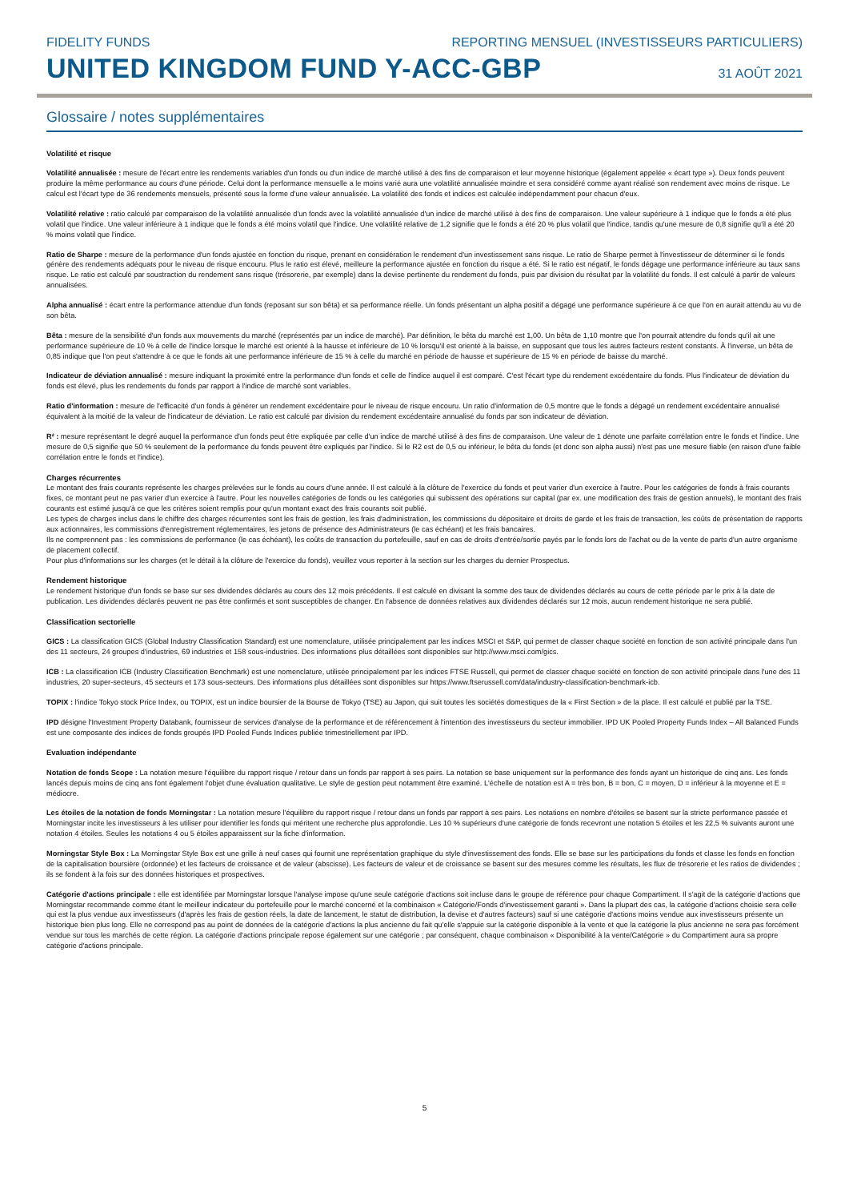FIDELITY FUNDS REPORTING MENSUEL (INVESTISSEURS PARTICULIERS)
UNITED KINGDOM FUND Y-ACC-GBP
31 AOÛT 2021
Glossaire / notes supplémentaires
Volatilité et risque
Volatilité annualisée : mesure de l'écart entre les rendements variables d'un fonds ou d'un indice de marché utilisé à des fins de comparaison et leur moyenne historique (également appelée « écart type »). Deux fonds peuvent produire la même performance au cours d'une période. Celui dont la performance mensuelle a le moins varié aura une volatilité annualisée moindre et sera considéré comme ayant réalisé son rendement avec moins de risque. Le calcul est l'écart type de 36 rendements mensuels, présenté sous la forme d'une valeur annualisée. La volatilité des fonds et indices est calculée indépendamment pour chacun d'eux.
Volatilité relative : ratio calculé par comparaison de la volatilité annualisée d'un fonds avec la volatilité annualisée d'un indice de marché utilisé à des fins de comparaison. Une valeur supérieure à 1 indique que le fonds a été plus volatil que l'indice. Une valeur inférieure à 1 indique que le fonds a été moins volatil que l'indice. Une volatilité relative de 1,2 signifie que le fonds a été 20 % plus volatil que l'indice, tandis qu'une mesure de 0,8 signifie qu'il a été 20 % moins volatil que l'indice.
Ratio de Sharpe : mesure de la performance d'un fonds ajustée en fonction du risque, prenant en considération le rendement d'un investissement sans risque. Le ratio de Sharpe permet à l'investisseur de déterminer si le fonds génère des rendements adéquats pour le niveau de risque encouru. Plus le ratio est élevé, meilleure la performance ajustée en fonction du risque a été. Si le ratio est négatif, le fonds dégage une performance inférieure au taux sans risque. Le ratio est calculé par soustraction du rendement sans risque (trésorerie, par exemple) dans la devise pertinente du rendement du fonds, puis par division du résultat par la volatilité du fonds. Il est calculé à partir de valeurs annualisées.
Alpha annualisé : écart entre la performance attendue d'un fonds (reposant sur son bêta) et sa performance réelle. Un fonds présentant un alpha positif a dégagé une performance supérieure à ce que l'on en aurait attendu au vu de son bêta.
Bêta : mesure de la sensibilité d'un fonds aux mouvements du marché (représentés par un indice de marché). Par définition, le bêta du marché est 1,00. Un bêta de 1,10 montre que l'on pourrait attendre du fonds qu'il ait une performance supérieure de 10 % à celle de l'indice lorsque le marché est orienté à la hausse et inférieure de 10 % lorsqu'il est orienté à la baisse, en supposant que tous les autres facteurs restent constants. À l'inverse, un bêta de 0,85 indique que l'on peut s'attendre à ce que le fonds ait une performance inférieure de 15 % à celle du marché en période de hausse et supérieure de 15 % en période de baisse du marché.
Indicateur de déviation annualisé : mesure indiquant la proximité entre la performance d'un fonds et celle de l'indice auquel il est comparé. C'est l'écart type du rendement excédentaire du fonds. Plus l'indicateur de déviation du fonds est élevé, plus les rendements du fonds par rapport à l'indice de marché sont variables.
Ratio d'information : mesure de l'efficacité d'un fonds à générer un rendement excédentaire pour le niveau de risque encouru. Un ratio d'information de 0,5 montre que le fonds a dégagé un rendement excédentaire annualisé équivalent à la moitié de la valeur de l'indicateur de déviation. Le ratio est calculé par division du rendement excédentaire annualisé du fonds par son indicateur de déviation.
R² : mesure représentant le degré auquel la performance d'un fonds peut être expliquée par celle d'un indice de marché utilisé à des fins de comparaison. Une valeur de 1 dénote une parfaite corrélation entre le fonds et l'indice. Une mesure de 0,5 signifie que 50 % seulement de la performance du fonds peuvent être expliqués par l'indice. Si le R2 est de 0,5 ou inférieur, le bêta du fonds (et donc son alpha aussi) n'est pas une mesure fiable (en raison d'une faible corrélation entre le fonds et l'indice).
Charges récurrentes
Le montant des frais courants représente les charges prélevées sur le fonds au cours d'une année. Il est calculé à la clôture de l'exercice du fonds et peut varier d'un exercice à l'autre. Pour les catégories de fonds à frais courants fixes, ce montant peut ne pas varier d'un exercice à l'autre. Pour les nouvelles catégories de fonds ou les catégories qui subissent des opérations sur capital (par ex. une modification des frais de gestion annuels), le montant des frais courants est estimé jusqu'à ce que les critères soient remplis pour qu'un montant exact des frais courants soit publié.
Les types de charges inclus dans le chiffre des charges récurrentes sont les frais de gestion, les frais d'administration, les commissions du dépositaire et droits de garde et les frais de transaction, les coûts de présentation de rapports aux actionnaires, les commissions d'enregistrement réglementaires, les jetons de présence des Administrateurs (le cas échéant) et les frais bancaires.
Ils ne comprennent pas : les commissions de performance (le cas échéant), les coûts de transaction du portefeuille, sauf en cas de droits d'entrée/sortie payés par le fonds lors de l'achat ou de la vente de parts d'un autre organisme de placement collectif.
Pour plus d'informations sur les charges (et le détail à la clôture de l'exercice du fonds), veuillez vous reporter à la section sur les charges du dernier Prospectus.
Rendement historique
Le rendement historique d'un fonds se base sur ses dividendes déclarés au cours des 12 mois précédents. Il est calculé en divisant la somme des taux de dividendes déclarés au cours de cette période par le prix à la date de publication. Les dividendes déclarés peuvent ne pas être confirmés et sont susceptibles de changer. En l'absence de données relatives aux dividendes déclarés sur 12 mois, aucun rendement historique ne sera publié.
Classification sectorielle
GICS : La classification GICS (Global Industry Classification Standard) est une nomenclature, utilisée principalement par les indices MSCI et S&P, qui permet de classer chaque société en fonction de son activité principale dans l'un des 11 secteurs, 24 groupes d'industries, 69 industries et 158 sous-industries. Des informations plus détaillées sont disponibles sur http://www.msci.com/gics.
ICB : La classification ICB (Industry Classification Benchmark) est une nomenclature, utilisée principalement par les indices FTSE Russell, qui permet de classer chaque société en fonction de son activité principale dans l'une des 11 industries, 20 super-secteurs, 45 secteurs et 173 sous-secteurs. Des informations plus détaillées sont disponibles sur https://www.ftserussell.com/data/industry-classification-benchmark-icb.
TOPIX : l'indice Tokyo stock Price Index, ou TOPIX, est un indice boursier de la Bourse de Tokyo (TSE) au Japon, qui suit toutes les sociétés domestiques de la « First Section » de la place. Il est calculé et publié par la TSE.
IPD désigne l'Investment Property Databank, fournisseur de services d'analyse de la performance et de référencement à l'intention des investisseurs du secteur immobilier. IPD UK Pooled Property Funds Index – All Balanced Funds est une composante des indices de fonds groupés IPD Pooled Funds Indices publiée trimestriellement par IPD.
Evaluation indépendante
Notation de fonds Scope : La notation mesure l'équilibre du rapport risque / retour dans un fonds par rapport à ses pairs. La notation se base uniquement sur la performance des fonds ayant un historique de cinq ans. Les fonds lancés depuis moins de cinq ans font également l'objet d'une évaluation qualitative. Le style de gestion peut notamment être examiné. L'échelle de notation est A = très bon, B = bon, C = moyen, D = inférieur à la moyenne et E = médiocre.
Les étoiles de la notation de fonds Morningstar : La notation mesure l'équilibre du rapport risque / retour dans un fonds par rapport à ses pairs. Les notations en nombre d'étoiles se basent sur la stricte performance passée et Morningstar incite les investisseurs à les utiliser pour identifier les fonds qui méritent une recherche plus approfondie. Les 10 % supérieurs d'une catégorie de fonds recevront une notation 5 étoiles et les 22,5 % suivants auront une notation 4 étoiles. Seules les notations 4 ou 5 étoiles apparaissent sur la fiche d'information.
Morningstar Style Box : La Morningstar Style Box est une grille à neuf cases qui fournit une représentation graphique du style d'investissement des fonds. Elle se base sur les participations du fonds et classe les fonds en fonction de la capitalisation boursière (ordonnée) et les facteurs de croissance et de valeur (abscisse). Les facteurs de valeur et de croissance se basent sur des mesures comme les résultats, les flux de trésorerie et les ratios de dividendes ; ils se fondent à la fois sur des données historiques et prospectives.
Catégorie d'actions principale : elle est identifiée par Morningstar lorsque l'analyse impose qu'une seule catégorie d'actions soit incluse dans le groupe de référence pour chaque Compartiment. Il s'agit de la catégorie d'actions que Morningstar recommande comme étant le meilleur indicateur du portefeuille pour le marché concerné et la combinaison « Catégorie/Fonds d'investissement garanti ». Dans la plupart des cas, la catégorie d'actions choisie sera celle qui est la plus vendue aux investisseurs (d'après les frais de gestion réels, la date de lancement, le statut de distribution, la devise et d'autres facteurs) sauf si une catégorie d'actions moins vendue aux investisseurs présente un historique bien plus long. Elle ne correspond pas au point de données de la catégorie d'actions la plus ancienne du fait qu'elle s'appuie sur la catégorie disponible à la vente et que la catégorie la plus ancienne ne sera pas forcément vendue sur tous les marchés de cette région. La catégorie d'actions principale repose également sur une catégorie ; par conséquent, chaque combinaison « Disponibilité à la vente/Catégorie » du Compartiment aura sa propre catégorie d'actions principale.
5